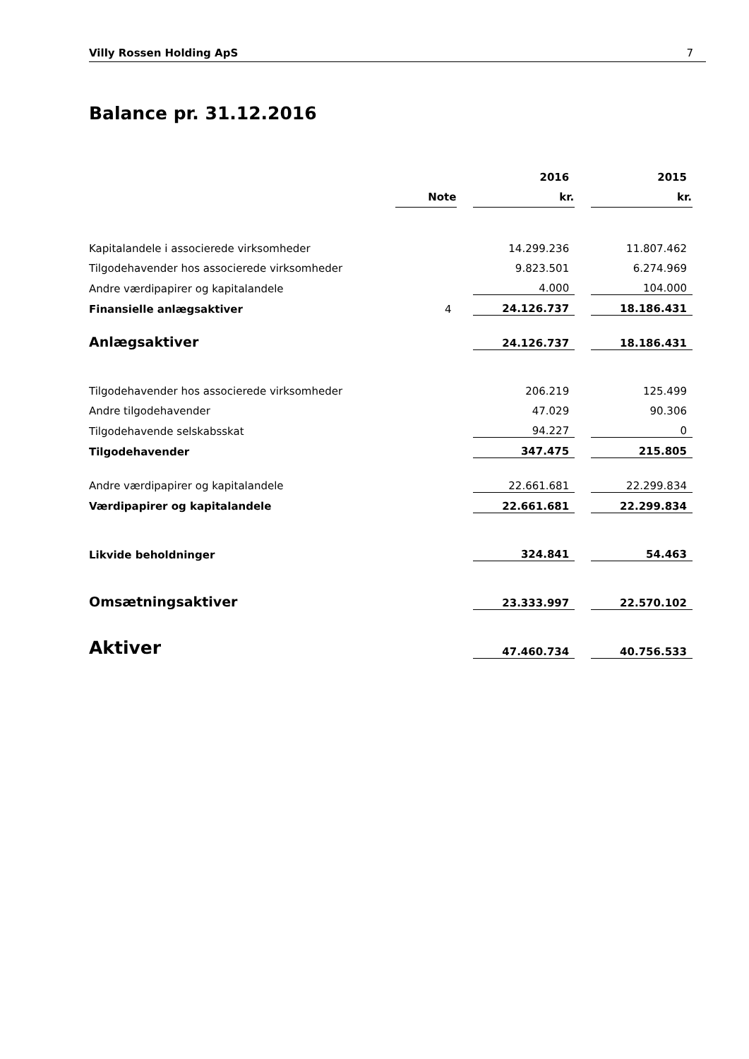Villy Rossen Holding ApS 7
Balance pr. 31.12.2016
| | | | 2016 | | 2015 |
| | Note | | kr. | | kr. |
| Kapitalandele i associerede virksomheder | | | 14.299.236 | | 11.807.462 |
| Tilgodehavender hos associerede virksomheder | | | 9.823.501 | | 6.274.969 |
| Andre værdipapirer og kapitalandele | | | 4.000 | | 104.000 |
| Finansielle anlægsaktiver | 4 | | 24.126.737 | | 18.186.431 |
| Anlægsaktiver | | | 24.126.737 | | 18.186.431 |
| Tilgodehavender hos associerede virksomheder | | | 206.219 | | 125.499 |
| Andre tilgodehavender | | | 47.029 | | 90.306 |
| Tilgodehavende selskabsskat | | | 94.227 | | 0 |
| Tilgodehavender | | | 347.475 | | 215.805 |
| Andre værdipapirer og kapitalandele | | | 22.661.681 | | 22.299.834 |
| Værdipapirer og kapitalandele | | | 22.661.681 | | 22.299.834 |
| Likvide beholdninger | | | 324.841 | | 54.463 |
| Omsætningsaktiver | | | 23.333.997 | | 22.570.102 |
| Aktiver | | | 47.460.734 | | 40.756.533 |